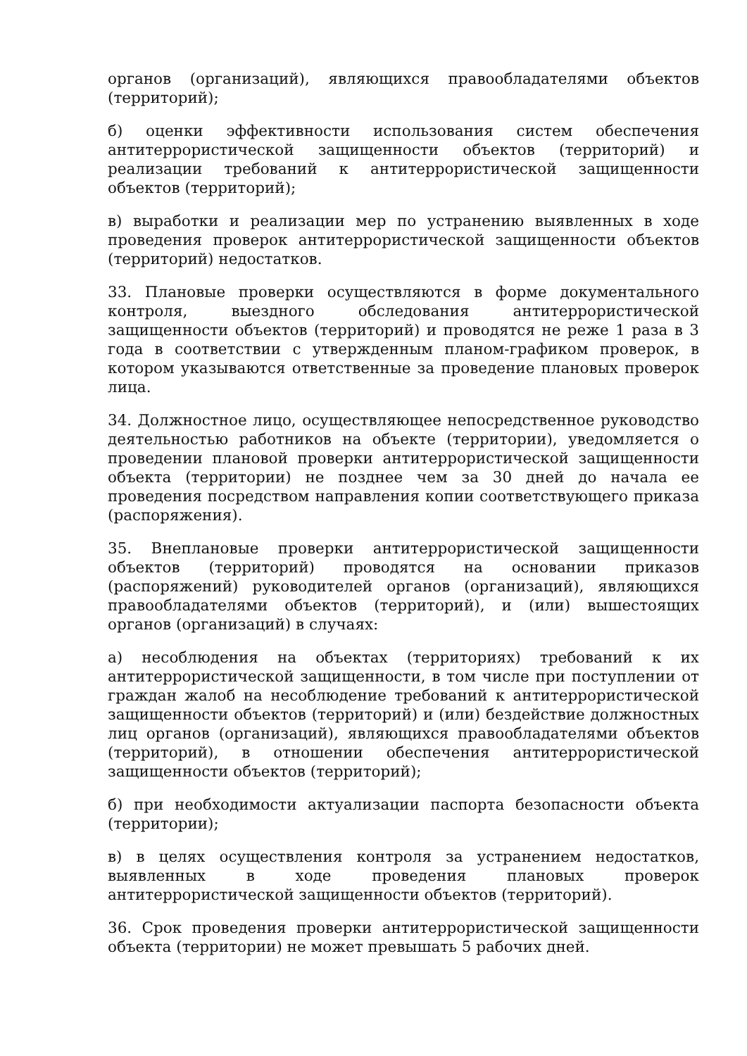органов (организаций), являющихся правообладателями объектов (территорий);
б) оценки эффективности использования систем обеспечения антитеррористической защищенности объектов (территорий) и реализации требований к антитеррористической защищенности объектов (территорий);
в) выработки и реализации мер по устранению выявленных в ходе проведения проверок антитеррористической защищенности объектов (территорий) недостатков.
33. Плановые проверки осуществляются в форме документального контроля, выездного обследования антитеррористической защищенности объектов (территорий) и проводятся не реже 1 раза в 3 года в соответствии с утвержденным планом-графиком проверок, в котором указываются ответственные за проведение плановых проверок лица.
34. Должностное лицо, осуществляющее непосредственное руководство деятельностью работников на объекте (территории), уведомляется о проведении плановой проверки антитеррористической защищенности объекта (территории) не позднее чем за 30 дней до начала ее проведения посредством направления копии соответствующего приказа (распоряжения).
35. Внеплановые проверки антитеррористической защищенности объектов (территорий) проводятся на основании приказов (распоряжений) руководителей органов (организаций), являющихся правообладателями объектов (территорий), и (или) вышестоящих органов (организаций) в случаях:
а) несоблюдения на объектах (территориях) требований к их антитеррористической защищенности, в том числе при поступлении от граждан жалоб на несоблюдение требований к антитеррористической защищенности объектов (территорий) и (или) бездействие должностных лиц органов (организаций), являющихся правообладателями объектов (территорий), в отношении обеспечения антитеррористической защищенности объектов (территорий);
б) при необходимости актуализации паспорта безопасности объекта (территории);
в) в целях осуществления контроля за устранением недостатков, выявленных в ходе проведения плановых проверок антитеррористической защищенности объектов (территорий).
36. Срок проведения проверки антитеррористической защищенности объекта (территории) не может превышать 5 рабочих дней.